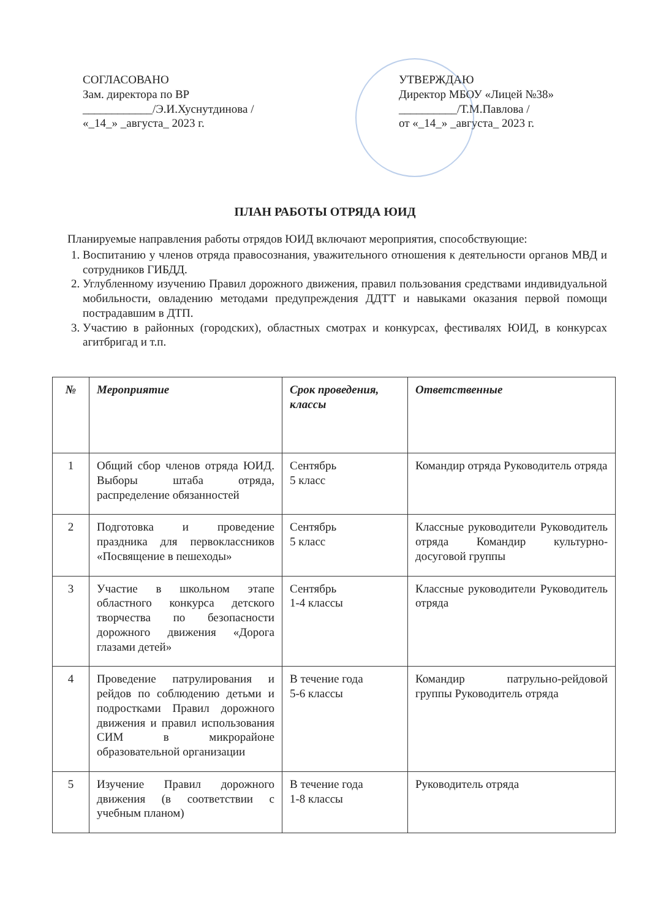СОГЛАСОВАНО
Зам. директора по ВР
____________/Э.И.Хуснутдинова /
«_14_» _августа_ 2023 г.
УТВЕРЖДАЮ
Директор МБОУ «Лицей №38»
__________/Т.М.Павлова /
от «_14_» _августа_ 2023 г.
ПЛАН РАБОТЫ ОТРЯДА ЮИД
Планируемые направления работы отрядов ЮИД включают мероприятия, способствующие:
1. Воспитанию у членов отряда правосознания, уважительного отношения к деятельности органов МВД и сотрудников ГИБДД.
2. Углубленному изучению Правил дорожного движения, правил пользования средствами индивидуальной мобильности, овладению методами предупреждения ДДТТ и навыками оказания первой помощи пострадавшим в ДТП.
3. Участию в районных (городских), областных смотрах и конкурсах, фестивалях ЮИД, в конкурсах агитбригад и т.п.
| № | Мероприятие | Срок проведения, классы | Ответственные |
| --- | --- | --- | --- |
| 1 | Общий сбор членов отряда ЮИД. Выборы штаба отряда, распределение обязанностей | Сентябрь 5 класс | Командир отряда Руководитель отряда |
| 2 | Подготовка и проведение праздника для первоклассников «Посвящение в пешеходы» | Сентябрь 5 класс | Классные руководители Руководитель отряда Командир культурно-досуговой группы |
| 3 | Участие в школьном этапе областного конкурса детского творчества по безопасности дорожного движения «Дорога глазами детей» | Сентябрь 1-4 классы | Классные руководители Руководитель отряда |
| 4 | Проведение патрулирования и рейдов по соблюдению детьми и подростками Правил дорожного движения и правил использования СИМ в микрорайоне образовательной организации | В течение года 5-6 классы | Командир патрульно-рейдовой группы Руководитель отряда |
| 5 | Изучение Правил дорожного движения (в соответствии с учебным планом) | В течение года 1-8 классы | Руководитель отряда |